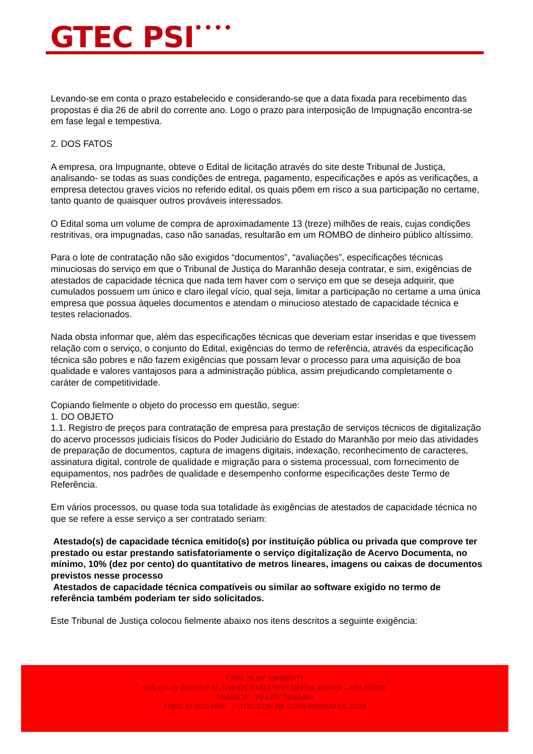GTEC PSI<sup>••••</sup>
Levando-se em conta o prazo estabelecido e considerando-se que a data fixada para recebimento das propostas é dia 26 de abril do corrente ano. Logo o prazo para interposição de Impugnação encontra-se em fase legal e tempestiva.
2. DOS FATOS
A empresa, ora Impugnante, obteve o Edital de licitação através do site deste Tribunal de Justiça, analisando- se todas as suas condições de entrega, pagamento, especificações e após as verificações, a empresa detectou graves vícios no referido edital, os quais põem em risco a sua participação no certame, tanto quanto de quaisquer outros prováveis interessados.
O Edital soma um volume de compra de aproximadamente 13 (treze) milhões de reais, cujas condições restritivas, ora impugnadas, caso não sanadas, resultarão em um ROMBO de dinheiro público altíssimo.
Para o lote de contratação não são exigidos “documentos”, “avaliações”, especificações técnicas minuciosas do serviço em que o Tribunal de Justiça do Maranhão deseja contratar, e sim, exigências de atestados de capacidade técnica que nada tem haver com o serviço em que se deseja adquirir, que cumulados possuem um único e claro ilegal vício, qual seja, limitar a participação no certame a uma única empresa que possua àqueles documentos e atendam o minucioso atestado de capacidade técnica e testes relacionados.
Nada obsta informar que, além das especificações técnicas que deveriam estar inseridas e que tivessem relação com o serviço, o conjunto do Edital, exigências do termo de referência, através da especificação técnica são pobres e não fazem exigências que possam levar o processo para uma aquisição de boa qualidade e valores vantajosos para a administração pública, assim prejudicando completamente o caráter de competitividade.
Copiando fielmente o objeto do processo em questão, segue:
1. DO OBJETO
1.1. Registro de preços para contratação de empresa para prestação de serviços técnicos de digitalização do acervo processos judiciais físicos do Poder Judiciário do Estado do Maranhão por meio das atividades de preparação de documentos, captura de imagens digitais, indexação, reconhecimento de caracteres, assinatura digital, controle de qualidade e migração para o sistema processual, com fornecimento de equipamentos, nos padrões de qualidade e desempenho conforme especificações deste Termo de Referência.
Em vários processos, ou quase toda sua totalidade às exigências de atestados de capacidade técnica no que se refere a esse serviço a ser contratado seriam:
Atestado(s) de capacidade técnica emitido(s) por instituição pública ou privada que comprove ter prestado ou estar prestando satisfatoriamente o serviço digitalização de Acervo Documenta, no mínimo, 10% (dez por cento) do quantitativo de metros lineares, imagens ou caixas de documentos previstos nesse processo
Atestados de capacidade técnica compatíveis ou similar ao software exigido no termo de referência também poderiam ter sido solicitados.
Este Tribunal de Justiça colocou fielmente abaixo nos itens descritos a seguinte exigência:
CNPJ: 29.207.358/0001-71
SHN QD. 02 BLOCO F SL.1108 ED. EXECUTIVE OFFICE TOWER – ASA NORTE
BRASÍLIA – DF CEP: 70702-906
FONE: 61-3033 6838 GTEC.COM.BR / GTECPSI@GMAIL.COM